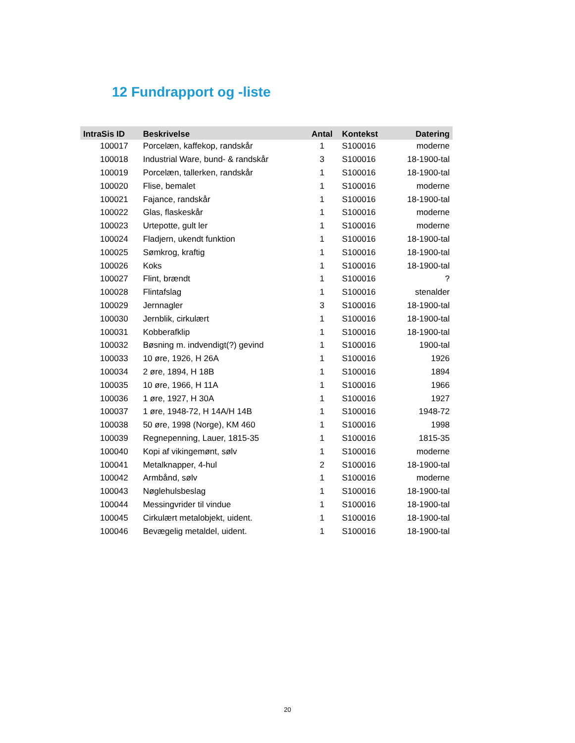12 Fundrapport og -liste
| IntraSis ID | Beskrivelse | Antal | Kontekst | Datering |
| --- | --- | --- | --- | --- |
| 100017 | Porcelæn, kaffekop, randskår | 1 | S100016 | moderne |
| 100018 | Industrial Ware, bund- & randskår | 3 | S100016 | 18-1900-tal |
| 100019 | Porcelæn, tallerken, randskår | 1 | S100016 | 18-1900-tal |
| 100020 | Flise, bemalet | 1 | S100016 | moderne |
| 100021 | Fajance, randskår | 1 | S100016 | 18-1900-tal |
| 100022 | Glas, flaskeskår | 1 | S100016 | moderne |
| 100023 | Urtepotte, gult ler | 1 | S100016 | moderne |
| 100024 | Fladjern, ukendt funktion | 1 | S100016 | 18-1900-tal |
| 100025 | Sømkrog, kraftig | 1 | S100016 | 18-1900-tal |
| 100026 | Koks | 1 | S100016 | 18-1900-tal |
| 100027 | Flint, brændt | 1 | S100016 | ? |
| 100028 | Flintafslag | 1 | S100016 | stenalder |
| 100029 | Jernnagler | 3 | S100016 | 18-1900-tal |
| 100030 | Jernblik, cirkulært | 1 | S100016 | 18-1900-tal |
| 100031 | Kobberafklip | 1 | S100016 | 18-1900-tal |
| 100032 | Bøsning m. indvendigt(?) gevind | 1 | S100016 | 1900-tal |
| 100033 | 10 øre, 1926, H 26A | 1 | S100016 | 1926 |
| 100034 | 2 øre, 1894, H 18B | 1 | S100016 | 1894 |
| 100035 | 10 øre, 1966, H 11A | 1 | S100016 | 1966 |
| 100036 | 1 øre, 1927, H 30A | 1 | S100016 | 1927 |
| 100037 | 1 øre, 1948-72, H 14A/H 14B | 1 | S100016 | 1948-72 |
| 100038 | 50 øre, 1998 (Norge), KM 460 | 1 | S100016 | 1998 |
| 100039 | Regnepenning, Lauer, 1815-35 | 1 | S100016 | 1815-35 |
| 100040 | Kopi af vikingemønt, sølv | 1 | S100016 | moderne |
| 100041 | Metalknapper, 4-hul | 2 | S100016 | 18-1900-tal |
| 100042 | Armbånd, sølv | 1 | S100016 | moderne |
| 100043 | Nøglehulsbeslag | 1 | S100016 | 18-1900-tal |
| 100044 | Messingvrider til vindue | 1 | S100016 | 18-1900-tal |
| 100045 | Cirkulært metalobjekt, uident. | 1 | S100016 | 18-1900-tal |
| 100046 | Bevægelig metaldel, uident. | 1 | S100016 | 18-1900-tal |
20